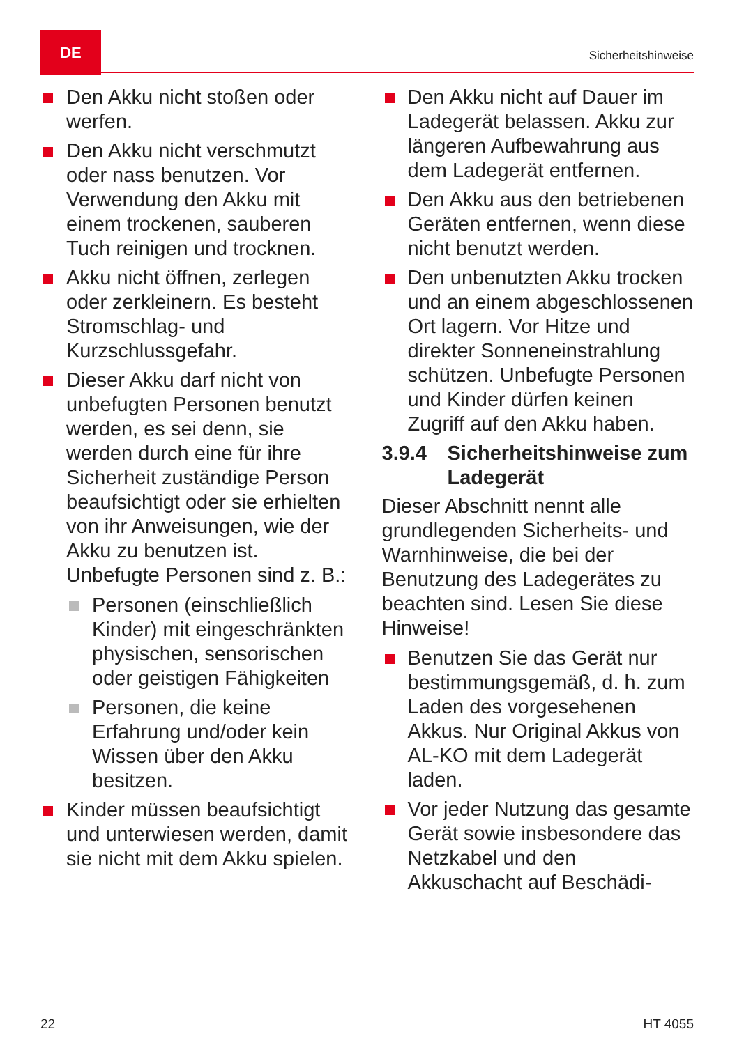DE
Sicherheitshinweise
Den Akku nicht stoßen oder werfen.
Den Akku nicht verschmutzt oder nass benutzen. Vor Verwendung den Akku mit einem trockenen, sauberen Tuch reinigen und trocknen.
Akku nicht öffnen, zerlegen oder zerkleinern. Es besteht Stromschlag- und Kurzschlussgefahr.
Dieser Akku darf nicht von unbefugten Personen benutzt werden, es sei denn, sie werden durch eine für ihre Sicherheit zuständige Person beaufsichtigt oder sie erhielten von ihr Anweisungen, wie der Akku zu benutzen ist. Unbefugte Personen sind z. B.:
Personen (einschließlich Kinder) mit eingeschränkten physischen, sensorischen oder geistigen Fähigkeiten
Personen, die keine Erfahrung und/oder kein Wissen über den Akku besitzen.
Kinder müssen beaufsichtigt und unterwiesen werden, damit sie nicht mit dem Akku spielen.
Den Akku nicht auf Dauer im Ladegerät belassen. Akku zur längeren Aufbewahrung aus dem Ladegerät entfernen.
Den Akku aus den betriebenen Geräten entfernen, wenn diese nicht benutzt werden.
Den unbenutzten Akku trocken und an einem abgeschlossenen Ort lagern. Vor Hitze und direkter Sonneneinstrahlung schützen. Unbefugte Personen und Kinder dürfen keinen Zugriff auf den Akku haben.
3.9.4 Sicherheitshinweise zum Ladegerät
Dieser Abschnitt nennt alle grundlegenden Sicherheits- und Warnhinweise, die bei der Benutzung des Ladegerätes zu beachten sind. Lesen Sie diese Hinweise!
Benutzen Sie das Gerät nur bestimmungsgemäß, d. h. zum Laden des vorgesehenen Akkus. Nur Original Akkus von AL-KO mit dem Ladegerät laden.
Vor jeder Nutzung das gesamte Gerät sowie insbesondere das Netzkabel und den Akkuschacht auf Beschädi-
22 HT 4055